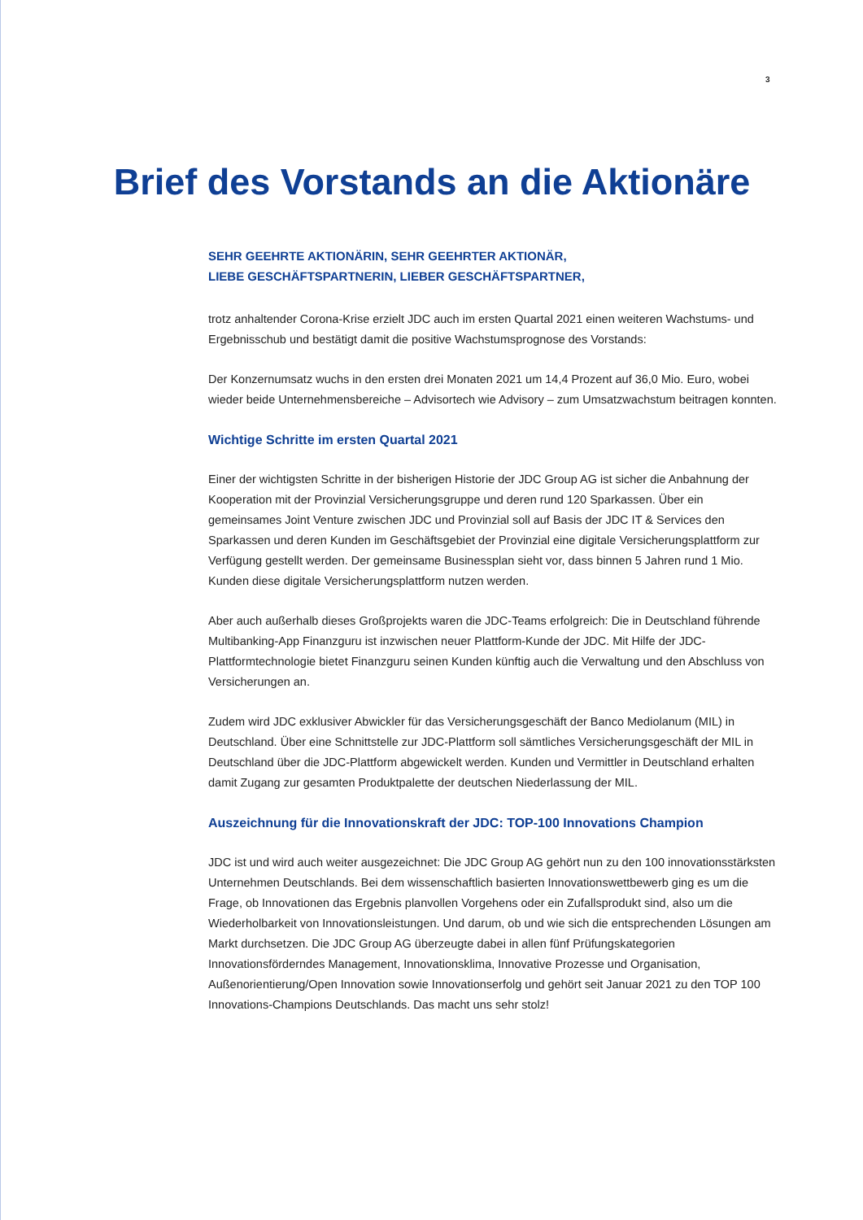3
Brief des Vorstands an die Aktionäre
SEHR GEEHRTE AKTIONÄRIN, SEHR GEEHRTER AKTIONÄR,
LIEBE GESCHÄFTSPARTNERIN, LIEBER GESCHÄFTSPARTNER,
trotz anhaltender Corona-Krise erzielt JDC auch im ersten Quartal 2021 einen weiteren Wachstums- und Ergebnisschub und bestätigt damit die positive Wachstumsprognose des Vorstands:
Der Konzernumsatz wuchs in den ersten drei Monaten 2021 um 14,4 Prozent auf 36,0 Mio. Euro, wobei wieder beide Unternehmensbereiche – Advisortech wie Advisory – zum Umsatzwachstum beitragen konnten.
Wichtige Schritte im ersten Quartal 2021
Einer der wichtigsten Schritte in der bisherigen Historie der JDC Group AG ist sicher die Anbahnung der Kooperation mit der Provinzial Versicherungsgruppe und deren rund 120 Sparkassen. Über ein gemeinsames Joint Venture zwischen JDC und Provinzial soll auf Basis der JDC IT & Services den Sparkassen und deren Kunden im Geschäftsgebiet der Provinzial eine digitale Versicherungsplattform zur Verfügung gestellt werden. Der gemeinsame Businessplan sieht vor, dass binnen 5 Jahren rund 1 Mio. Kunden diese digitale Versicherungsplattform nutzen werden.
Aber auch außerhalb dieses Großprojekts waren die JDC-Teams erfolgreich: Die in Deutschland führende Multibanking-App Finanzguru ist inzwischen neuer Plattform-Kunde der JDC. Mit Hilfe der JDC-Plattformtechnologie bietet Finanzguru seinen Kunden künftig auch die Verwaltung und den Abschluss von Versicherungen an.
Zudem wird JDC exklusiver Abwickler für das Versicherungsgeschäft der Banco Mediolanum (MIL) in Deutschland. Über eine Schnittstelle zur JDC-Plattform soll sämtliches Versicherungsgeschäft der MIL in Deutschland über die JDC-Plattform abgewickelt werden. Kunden und Vermittler in Deutschland erhalten damit Zugang zur gesamten Produktpalette der deutschen Niederlassung der MIL.
Auszeichnung für die Innovationskraft der JDC: TOP-100 Innovations Champion
JDC ist und wird auch weiter ausgezeichnet: Die JDC Group AG gehört nun zu den 100 innovationsstärksten Unternehmen Deutschlands. Bei dem wissenschaftlich basierten Innovationswettbewerb ging es um die Frage, ob Innovationen das Ergebnis planvollen Vorgehens oder ein Zufallsprodukt sind, also um die Wiederholbarkeit von Innovationsleistungen. Und darum, ob und wie sich die entsprechenden Lösungen am Markt durchsetzen. Die JDC Group AG überzeugte dabei in allen fünf Prüfungskategorien Innovationsförderndes Management, Innovationsklima, Innovative Prozesse und Organisation, Außenorientierung/Open Innovation sowie Innovationserfolg und gehört seit Januar 2021 zu den TOP 100 Innovations-Champions Deutschlands. Das macht uns sehr stolz!